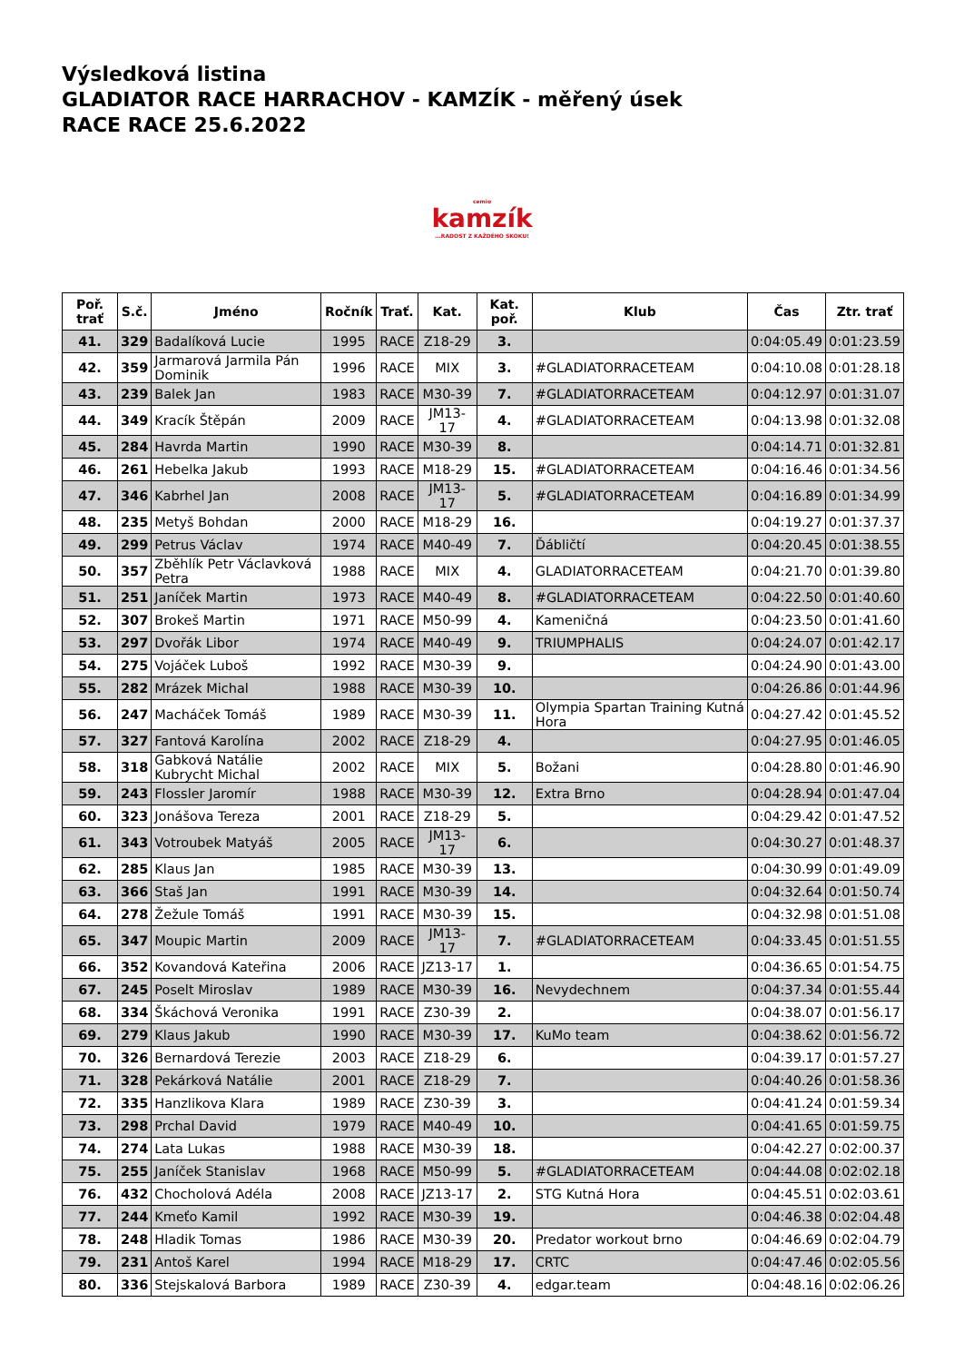Výsledková listina
GLADIATOR RACE HARRACHOV - KAMZÍK - měřený úsek
RACE RACE 25.6.2022
cemio
kamzík...RADOST Z KAŽDÉHO SKOKU!
| Poř. trať | S.č. | Jméno | Ročník | Trať. | Kat. | Kat. poř. | Klub | Čas | Ztr. trať |
| --- | --- | --- | --- | --- | --- | --- | --- | --- | --- |
| 41. | 329 | Badalíková Lucie | 1995 | RACE | Z18-29 | 3. | | 0:04:05.49 | 0:01:23.59 |
| 42. | 359 | Jarmarová Jarmila Pán Dominik | 1996 | RACE | MIX | 3. | #GLADIATORRACETEAM | 0:04:10.08 | 0:01:28.18 |
| 43. | 239 | Balek Jan | 1983 | RACE | M30-39 | 7. | #GLADIATORRACETEAM | 0:04:12.97 | 0:01:31.07 |
| 44. | 349 | Kracík Štěpán | 2009 | RACE | JM13-17 | 4. | #GLADIATORRACETEAM | 0:04:13.98 | 0:01:32.08 |
| 45. | 284 | Havrda Martin | 1990 | RACE | M30-39 | 8. | | 0:04:14.71 | 0:01:32.81 |
| 46. | 261 | Hebelka Jakub | 1993 | RACE | M18-29 | 15. | #GLADIATORRACETEAM | 0:04:16.46 | 0:01:34.56 |
| 47. | 346 | Kabrhel Jan | 2008 | RACE | JM13-17 | 5. | #GLADIATORRACETEAM | 0:04:16.89 | 0:01:34.99 |
| 48. | 235 | Metyš Bohdan | 2000 | RACE | M18-29 | 16. | | 0:04:19.27 | 0:01:37.37 |
| 49. | 299 | Petrus Václav | 1974 | RACE | M40-49 | 7. | Ďábličtí | 0:04:20.45 | 0:01:38.55 |
| 50. | 357 | Zběhlík Petr Václavková Petra | 1988 | RACE | MIX | 4. | GLADIATORRACETEAM | 0:04:21.70 | 0:01:39.80 |
| 51. | 251 | Janíček Martin | 1973 | RACE | M40-49 | 8. | #GLADIATORRACETEAM | 0:04:22.50 | 0:01:40.60 |
| 52. | 307 | Brokeš Martin | 1971 | RACE | M50-99 | 4. | Kameničná | 0:04:23.50 | 0:01:41.60 |
| 53. | 297 | Dvořák Libor | 1974 | RACE | M40-49 | 9. | TRIUMPHALIS | 0:04:24.07 | 0:01:42.17 |
| 54. | 275 | Vojáček Luboš | 1992 | RACE | M30-39 | 9. | | 0:04:24.90 | 0:01:43.00 |
| 55. | 282 | Mrázek Michal | 1988 | RACE | M30-39 | 10. | | 0:04:26.86 | 0:01:44.96 |
| 56. | 247 | Macháček Tomáš | 1989 | RACE | M30-39 | 11. | Olympia Spartan Training Kutná Hora | 0:04:27.42 | 0:01:45.52 |
| 57. | 327 | Fantová Karolína | 2002 | RACE | Z18-29 | 4. | | 0:04:27.95 | 0:01:46.05 |
| 58. | 318 | Gabková Natálie Kubrycht Michal | 2002 | RACE | MIX | 5. | Božani | 0:04:28.80 | 0:01:46.90 |
| 59. | 243 | Flossler Jaromír | 1988 | RACE | M30-39 | 12. | Extra Brno | 0:04:28.94 | 0:01:47.04 |
| 60. | 323 | Jonášova Tereza | 2001 | RACE | Z18-29 | 5. | | 0:04:29.42 | 0:01:47.52 |
| 61. | 343 | Votroubek Matyáš | 2005 | RACE | JM13-17 | 6. | | 0:04:30.27 | 0:01:48.37 |
| 62. | 285 | Klaus Jan | 1985 | RACE | M30-39 | 13. | | 0:04:30.99 | 0:01:49.09 |
| 63. | 366 | Staš Jan | 1991 | RACE | M30-39 | 14. | | 0:04:32.64 | 0:01:50.74 |
| 64. | 278 | Žežule Tomáš | 1991 | RACE | M30-39 | 15. | | 0:04:32.98 | 0:01:51.08 |
| 65. | 347 | Moupic Martin | 2009 | RACE | JM13-17 | 7. | #GLADIATORRACETEAM | 0:04:33.45 | 0:01:51.55 |
| 66. | 352 | Kovandová Kateřina | 2006 | RACE | JZ13-17 | 1. | | 0:04:36.65 | 0:01:54.75 |
| 67. | 245 | Poselt Miroslav | 1989 | RACE | M30-39 | 16. | Nevydechnem | 0:04:37.34 | 0:01:55.44 |
| 68. | 334 | Škáchová Veronika | 1991 | RACE | Z30-39 | 2. | | 0:04:38.07 | 0:01:56.17 |
| 69. | 279 | Klaus Jakub | 1990 | RACE | M30-39 | 17. | KuMo team | 0:04:38.62 | 0:01:56.72 |
| 70. | 326 | Bernardová Terezie | 2003 | RACE | Z18-29 | 6. | | 0:04:39.17 | 0:01:57.27 |
| 71. | 328 | Pekárková Natálie | 2001 | RACE | Z18-29 | 7. | | 0:04:40.26 | 0:01:58.36 |
| 72. | 335 | Hanzlikova Klara | 1989 | RACE | Z30-39 | 3. | | 0:04:41.24 | 0:01:59.34 |
| 73. | 298 | Prchal David | 1979 | RACE | M40-49 | 10. | | 0:04:41.65 | 0:01:59.75 |
| 74. | 274 | Lata Lukas | 1988 | RACE | M30-39 | 18. | | 0:04:42.27 | 0:02:00.37 |
| 75. | 255 | Janíček Stanislav | 1968 | RACE | M50-99 | 5. | #GLADIATORRACETEAM | 0:04:44.08 | 0:02:02.18 |
| 76. | 432 | Chocholová Adéla | 2008 | RACE | JZ13-17 | 2. | STG Kutná Hora | 0:04:45.51 | 0:02:03.61 |
| 77. | 244 | Kmeťo Kamil | 1992 | RACE | M30-39 | 19. | | 0:04:46.38 | 0:02:04.48 |
| 78. | 248 | Hladik Tomas | 1986 | RACE | M30-39 | 20. | Predator workout brno | 0:04:46.69 | 0:02:04.79 |
| 79. | 231 | Antoš Karel | 1994 | RACE | M18-29 | 17. | CRTC | 0:04:47.46 | 0:02:05.56 |
| 80. | 336 | Stejskalová Barbora | 1989 | RACE | Z30-39 | 4. | edgar.team | 0:04:48.16 | 0:02:06.26 |